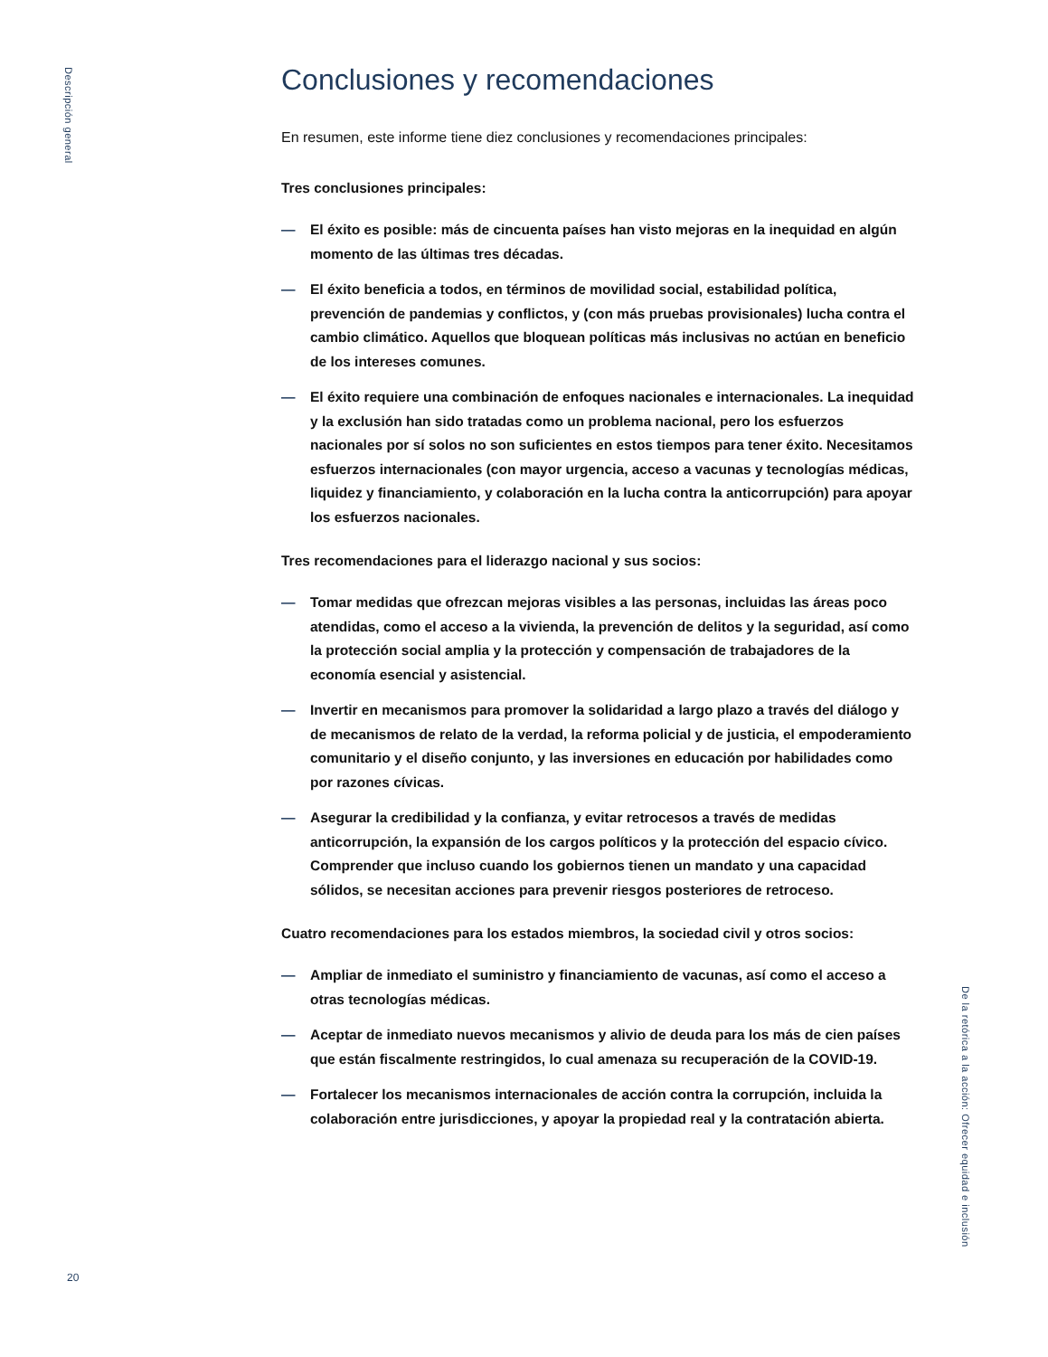Descripción general
Conclusiones y recomendaciones
En resumen, este informe tiene diez conclusiones y recomendaciones principales:
Tres conclusiones principales:
— El éxito es posible: más de cincuenta países han visto mejoras en la inequidad en algún momento de las últimas tres décadas.
— El éxito beneficia a todos, en términos de movilidad social, estabilidad política, prevención de pandemias y conflictos, y (con más pruebas provisionales) lucha contra el cambio climático. Aquellos que bloquean políticas más inclusivas no actúan en beneficio de los intereses comunes.
— El éxito requiere una combinación de enfoques nacionales e internacionales. La inequidad y la exclusión han sido tratadas como un problema nacional, pero los esfuerzos nacionales por sí solos no son suficientes en estos tiempos para tener éxito. Necesitamos esfuerzos internacionales (con mayor urgencia, acceso a vacunas y tecnologías médicas, liquidez y financiamiento, y colaboración en la lucha contra la anticorrupción) para apoyar los esfuerzos nacionales.
Tres recomendaciones para el liderazgo nacional y sus socios:
— Tomar medidas que ofrezcan mejoras visibles a las personas, incluidas las áreas poco atendidas, como el acceso a la vivienda, la prevención de delitos y la seguridad, así como la protección social amplia y la protección y compensación de trabajadores de la economía esencial y asistencial.
— Invertir en mecanismos para promover la solidaridad a largo plazo a través del diálogo y de mecanismos de relato de la verdad, la reforma policial y de justicia, el empoderamiento comunitario y el diseño conjunto, y las inversiones en educación por habilidades como por razones cívicas.
— Asegurar la credibilidad y la confianza, y evitar retrocesos a través de medidas anticorrupción, la expansión de los cargos políticos y la protección del espacio cívico. Comprender que incluso cuando los gobiernos tienen un mandato y una capacidad sólidos, se necesitan acciones para prevenir riesgos posteriores de retroceso.
Cuatro recomendaciones para los estados miembros, la sociedad civil y otros socios:
— Ampliar de inmediato el suministro y financiamiento de vacunas, así como el acceso a otras tecnologías médicas.
— Aceptar de inmediato nuevos mecanismos y alivio de deuda para los más de cien países que están fiscalmente restringidos, lo cual amenaza su recuperación de la COVID-19.
— Fortalecer los mecanismos internacionales de acción contra la corrupción, incluida la colaboración entre jurisdicciones, y apoyar la propiedad real y la contratación abierta.
De la retórica a la acción: Ofrecer equidad e inclusión
20